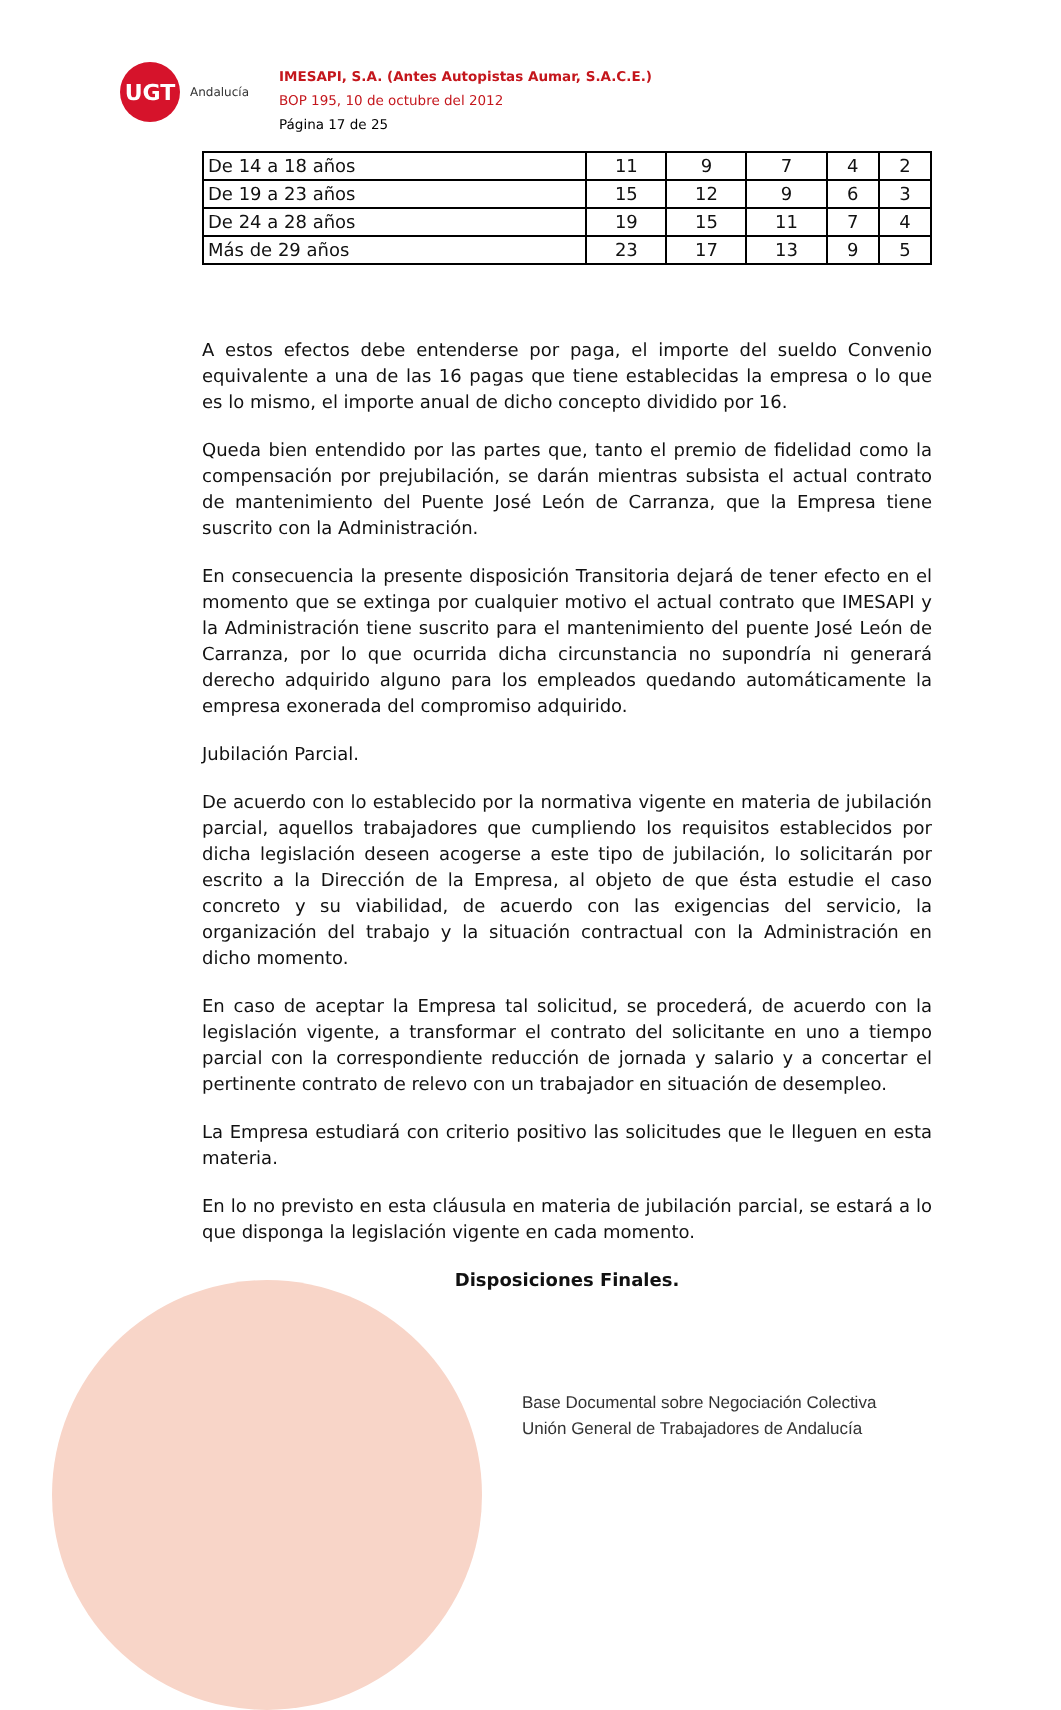UGT
Andalucía
IMESAPI, S.A. (Antes Autopistas Aumar, S.A.C.E.)
BOP 195, 10 de octubre del 2012
Página 17 de 25
| De 14 a 18 años | 11 | 9 | 7 | 4 | 2 |
| De 19 a 23 años | 15 | 12 | 9 | 6 | 3 |
| De 24 a 28 años | 19 | 15 | 11 | 7 | 4 |
| Más de 29 años | 23 | 17 | 13 | 9 | 5 |
A estos efectos debe entenderse por paga, el importe del sueldo Convenio equivalente a una de las 16 pagas que tiene establecidas la empresa o lo que es lo mismo, el importe anual de dicho concepto dividido por 16.
Queda bien entendido por las partes que, tanto el premio de fidelidad como la compensación por prejubilación, se darán mientras subsista el actual contrato de mantenimiento del Puente José León de Carranza, que la Empresa tiene suscrito con la Administración.
En consecuencia la presente disposición Transitoria dejará de tener efecto en el momento que se extinga por cualquier motivo el actual contrato que IMESAPI y la Administración tiene suscrito para el mantenimiento del puente José León de Carranza, por lo que ocurrida dicha circunstancia no supondría ni generará derecho adquirido alguno para los empleados quedando automáticamente la empresa exonerada del compromiso adquirido.
Jubilación Parcial.
De acuerdo con lo establecido por la normativa vigente en materia de jubilación parcial, aquellos trabajadores que cumpliendo los requisitos establecidos por dicha legislación deseen acogerse a este tipo de jubilación, lo solicitarán por escrito a la Dirección de la Empresa, al objeto de que ésta estudie el caso concreto y su viabilidad, de acuerdo con las exigencias del servicio, la organización del trabajo y la situación contractual con la Administración en dicho momento.
En caso de aceptar la Empresa tal solicitud, se procederá, de acuerdo con la legislación vigente, a transformar el contrato del solicitante en uno a tiempo parcial con la correspondiente reducción de jornada y salario y a concertar el pertinente contrato de relevo con un trabajador en situación de desempleo.
La Empresa estudiará con criterio positivo las solicitudes que le lleguen en esta materia.
En lo no previsto en esta cláusula en materia de jubilación parcial, se estará a lo que disponga la legislación vigente en cada momento.
Disposiciones Finales.
Base Documental sobre Negociación Colectiva
Unión General de Trabajadores de Andalucía